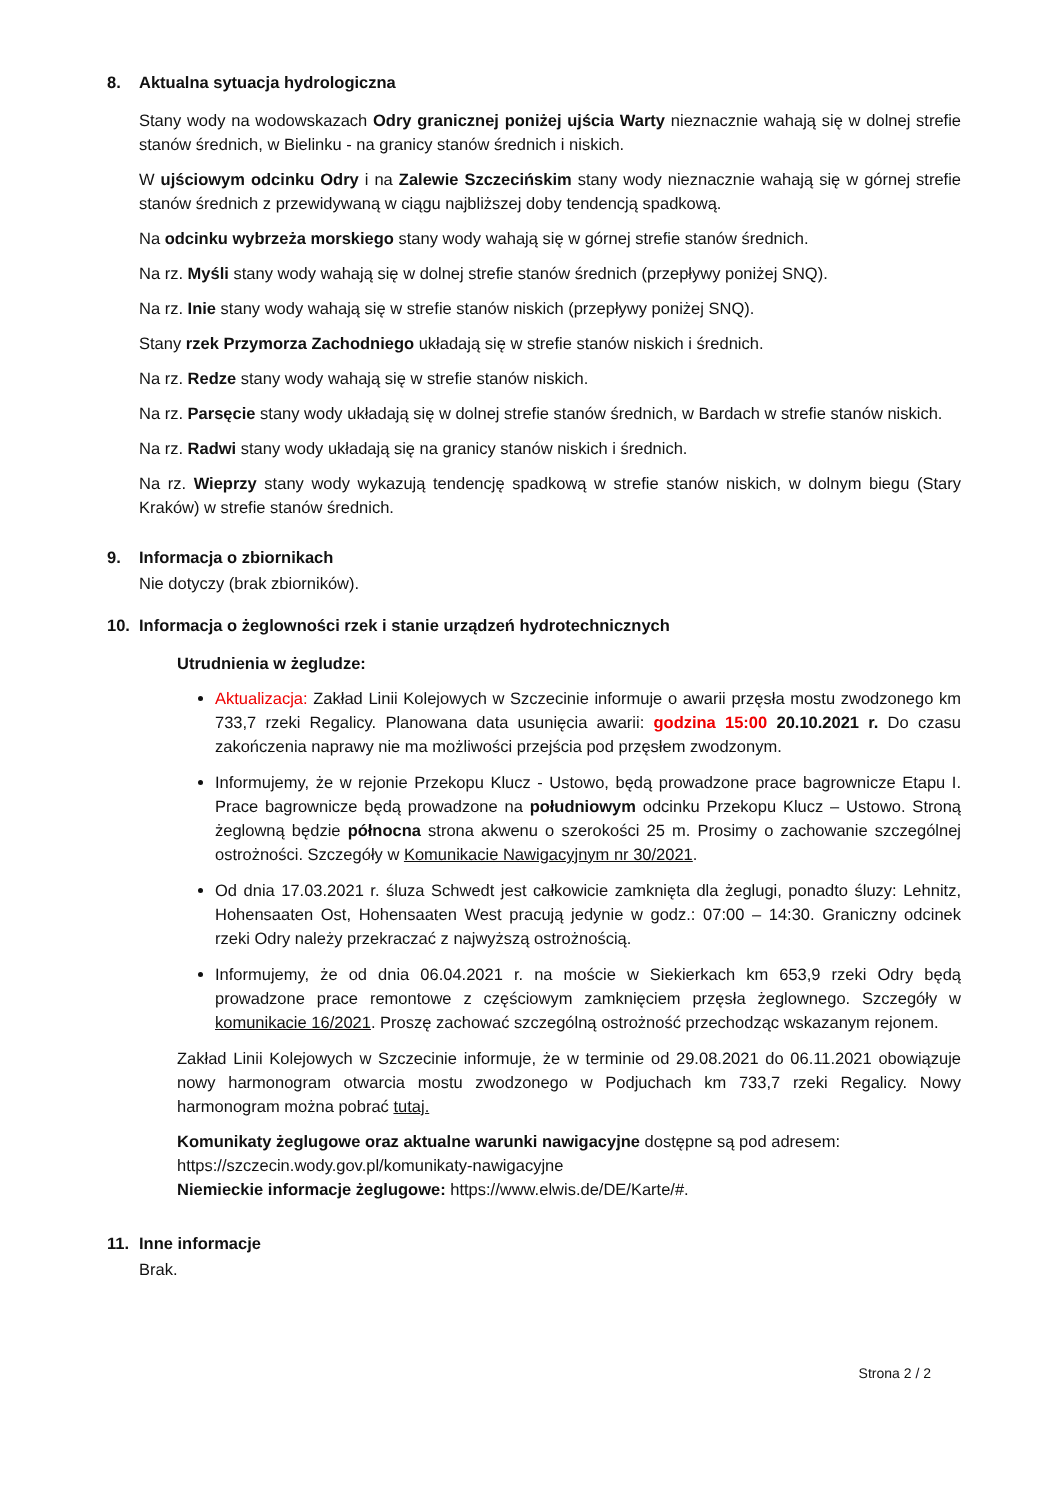8. Aktualna sytuacja hydrologiczna
Stany wody na wodowskazach Odry granicznej poniżej ujścia Warty nieznacznie wahają się w dolnej strefie stanów średnich, w Bielinku - na granicy stanów średnich i niskich.
W ujściowym odcinku Odry i na Zalewie Szczecińskim stany wody nieznacznie wahają się w górnej strefie stanów średnich z przewidywaną w ciągu najbliższej doby tendencją spadkową.
Na odcinku wybrzeża morskiego stany wody wahają się w górnej strefie stanów średnich.
Na rz. Myśli stany wody wahają się w dolnej strefie stanów średnich (przepływy poniżej SNQ).
Na rz. Inie stany wody wahają się w strefie stanów niskich (przepływy poniżej SNQ).
Stany rzek Przymorza Zachodniego układają się w strefie stanów niskich i średnich.
Na rz. Redze stany wody wahają się w strefie stanów niskich.
Na rz. Parsęcie stany wody układają się w dolnej strefie stanów średnich, w Bardach w strefie stanów niskich.
Na rz. Radwi stany wody układają się na granicy stanów niskich i średnich.
Na rz. Wieprzy stany wody wykazują tendencję spadkową w strefie stanów niskich, w dolnym biegu (Stary Kraków) w strefie stanów średnich.
9. Informacja o zbiornikach
Nie dotyczy (brak zbiorników).
10. Informacja o żeglowności rzek i stanie urządzeń hydrotechnicznych
Utrudnienia w żegludze:
Aktualizacja: Zakład Linii Kolejowych w Szczecinie informuje o awarii przęsła mostu zwodzonego km 733,7 rzeki Regalicy. Planowana data usunięcia awarii: godzina 15:00 20.10.2021 r. Do czasu zakończenia naprawy nie ma możliwości przejścia pod przęsłem zwodzonym.
Informujemy, że w rejonie Przekopu Klucz - Ustowo, będą prowadzone prace bagrownicze Etapu I. Prace bagrownicze będą prowadzone na południowym odcinku Przekopu Klucz – Ustowo. Stroną żeglowną będzie północna strona akwenu o szerokości 25 m. Prosimy o zachowanie szczególnej ostrożności. Szczegóły w Komunikacie Nawigacyjnym nr 30/2021.
Od dnia 17.03.2021 r. śluza Schwedt jest całkowicie zamknięta dla żeglugi, ponadto śluzy: Lehnitz, Hohensaaten Ost, Hohensaaten West pracują jedynie w godz.: 07:00 – 14:30. Graniczny odcinek rzeki Odry należy przekraczać z najwyższą ostrożnością.
Informujemy, że od dnia 06.04.2021 r. na moście w Siekierkach km 653,9 rzeki Odry będą prowadzone prace remontowe z częściowym zamknięciem przęsła żeglownego. Szczegóły w komunikacie 16/2021. Proszę zachować szczególną ostrożność przechodząc wskazanym rejonem.
Zakład Linii Kolejowych w Szczecinie informuje, że w terminie od 29.08.2021 do 06.11.2021 obowiązuje nowy harmonogram otwarcia mostu zwodzonego w Podjuchach km 733,7 rzeki Regalicy. Nowy harmonogram można pobrać tutaj.
Komunikaty żeglugowe oraz aktualne warunki nawigacyjne dostępne są pod adresem:
https://szczecin.wody.gov.pl/komunikaty-nawigacyjne
Niemieckie informacje żeglugowe: https://www.elwis.de/DE/Karte/#.
11. Inne informacje
Brak.
Strona 2 / 2